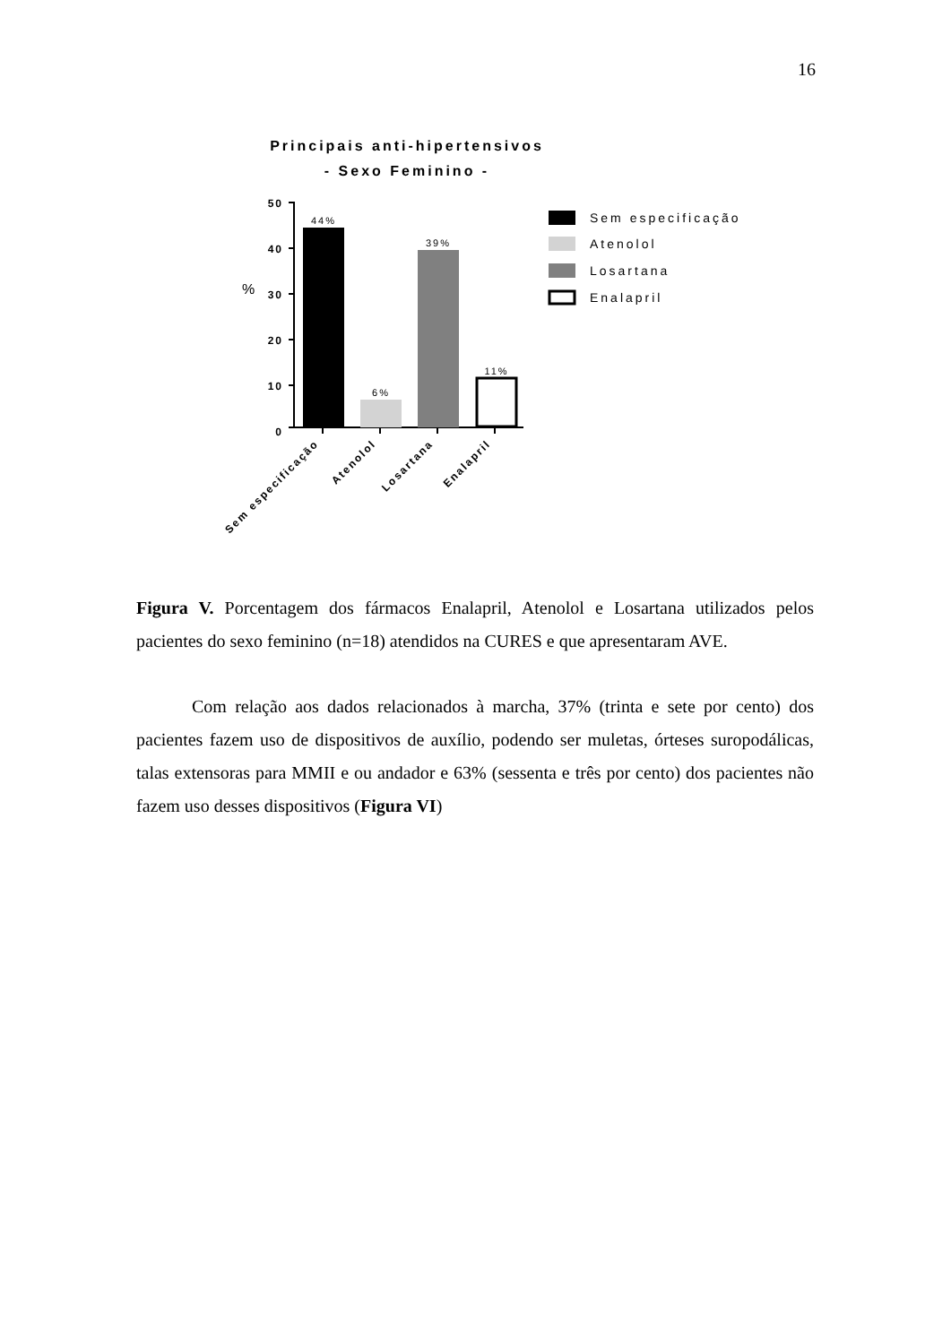16
Principais anti-hipertensivos
- Sexo Feminino -
%
50
40
30
20
10
0
44%
6%
39%
11%
Sem especificação
Atenolol
Losartana
Enalapril
Sem especificação
Atenolol
Losartana
Enalapril
Figura V. Porcentagem dos fármacos Enalapril, Atenolol e Losartana utilizados pelos pacientes do sexo feminino (n=18) atendidos na CURES e que apresentaram AVE.
Com relação aos dados relacionados à marcha, 37% (trinta e sete por cento) dos pacientes fazem uso de dispositivos de auxílio, podendo ser muletas, órteses suropodálicas, talas extensoras para MMII e ou andador e 63% (sessenta e três por cento) dos pacientes não fazem uso desses dispositivos (Figura VI)